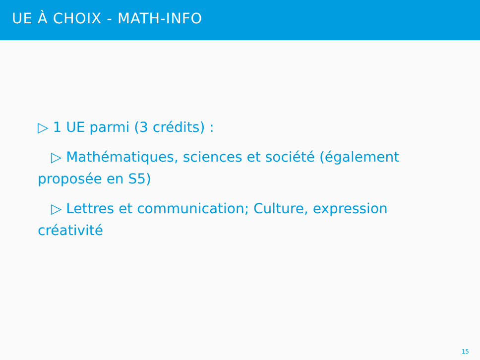UE À CHOIX - MATH-INFO
▷ 1 UE parmi (3 crédits) :
▷ Mathématiques, sciences et société (également proposée en S5)
▷ Lettres et communication; Culture, expression créativité
15